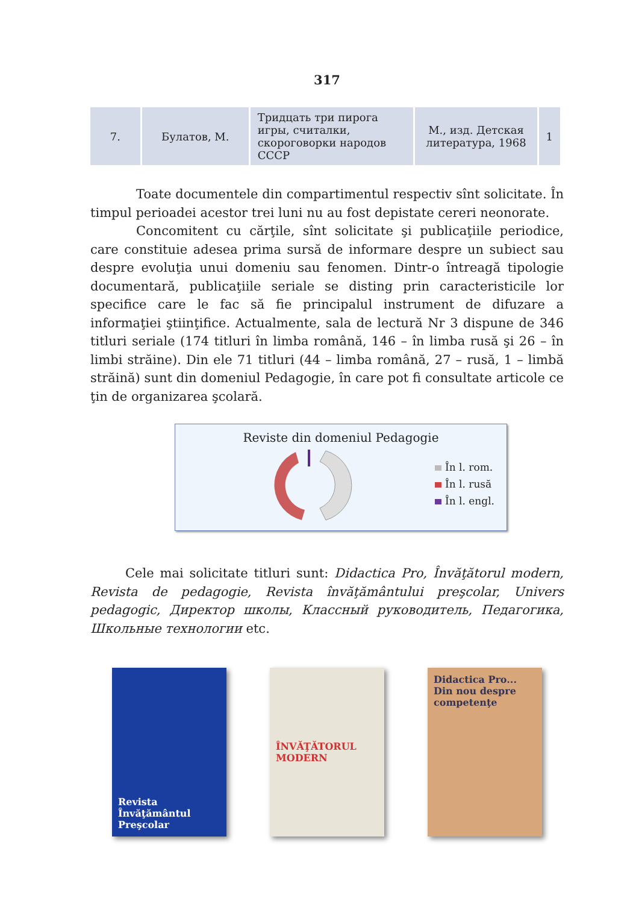317
| 7. | Булатов, М. | Тридцать три пирога игры, считалки, скороговорки народов СССР | М., изд. Детская литература, 1968 | 1 |
Toate documentele din compartimentul respectiv sînt solicitate. În timpul perioadei acestor trei luni nu au fost depistate cereri neonorate.
Concomitent cu cărţile, sînt solicitate şi publicaţiile periodice, care constituie adesea prima sursă de informare despre un subiect sau despre evoluţia unui domeniu sau fenomen. Dintr-o întreagă tipologie documentară, publicaţiile seriale se disting prin caracteristicile lor specifice care le fac să fie principalul instrument de difuzare a informaţiei ştiinţifice. Actualmente, sala de lectură Nr 3 dispune de 346 titluri seriale (174 titluri în limba română, 146 – în limba rusă şi 26 – în limbi străine). Din ele 71 titluri (44 – limba română, 27 – rusă, 1 – limbă străină) sunt din domeniul Pedagogie, în care pot fi consultate articole ce ţin de organizarea şcolară.
Reviste din domeniul Pedagogie
În l. rom.
În l. rusă
În l. engl.
Cele mai solicitate titluri sunt: Didactica Pro, Învăţătorul modern, Revista de pedagogie, Revista învăţământului preşcolar, Univers pedagogic, Директор школы, Классный руководитель, Педагогика, Школьные технологии etc.
Revista Învăţământul Preşcolar
ÎNVĂŢĂTORUL MODERN Didactica Pro... Din nou despre competenţe